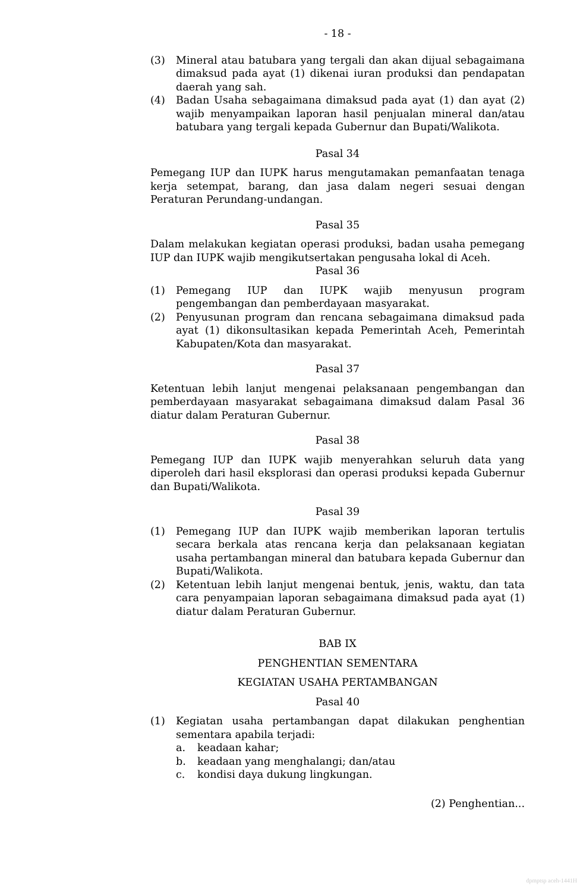- 18 -
(3) Mineral atau batubara yang tergali dan akan dijual sebagaimana dimaksud pada ayat (1) dikenai iuran produksi dan pendapatan daerah yang sah.
(4) Badan Usaha sebagaimana dimaksud pada ayat (1) dan ayat (2) wajib menyampaikan laporan hasil penjualan mineral dan/atau batubara yang tergali kepada Gubernur dan Bupati/Walikota.
Pasal 34
Pemegang IUP dan IUPK harus mengutamakan pemanfaatan tenaga kerja setempat, barang, dan jasa dalam negeri sesuai dengan Peraturan Perundang-undangan.
Pasal 35
Dalam melakukan kegiatan operasi produksi, badan usaha pemegang IUP dan IUPK wajib mengikutsertakan pengusaha lokal di Aceh.
Pasal 36
(1) Pemegang IUP dan IUPK wajib menyusun program pengembangan dan pemberdayaan masyarakat.
(2) Penyusunan program dan rencana sebagaimana dimaksud pada ayat (1) dikonsultasikan kepada Pemerintah Aceh, Pemerintah Kabupaten/Kota dan masyarakat.
Pasal 37
Ketentuan lebih lanjut mengenai pelaksanaan pengembangan dan pemberdayaan masyarakat sebagaimana dimaksud dalam Pasal 36 diatur dalam Peraturan Gubernur.
Pasal 38
Pemegang IUP dan IUPK wajib menyerahkan seluruh data yang diperoleh dari hasil eksplorasi dan operasi produksi kepada Gubernur dan Bupati/Walikota.
Pasal 39
(1) Pemegang IUP dan IUPK wajib memberikan laporan tertulis secara berkala atas rencana kerja dan pelaksanaan kegiatan usaha pertambangan mineral dan batubara kepada Gubernur dan Bupati/Walikota.
(2) Ketentuan lebih lanjut mengenai bentuk, jenis, waktu, dan tata cara penyampaian laporan sebagaimana dimaksud pada ayat (1) diatur dalam Peraturan Gubernur.
BAB IX
PENGHENTIAN SEMENTARA
KEGIATAN USAHA PERTAMBANGAN
Pasal 40
(1) Kegiatan usaha pertambangan dapat dilakukan penghentian sementara apabila terjadi:
a. keadaan kahar;
b. keadaan yang menghalangi; dan/atau
c. kondisi daya dukung lingkungan.
(2) Penghentian...
dpmptsp aceh-1441H